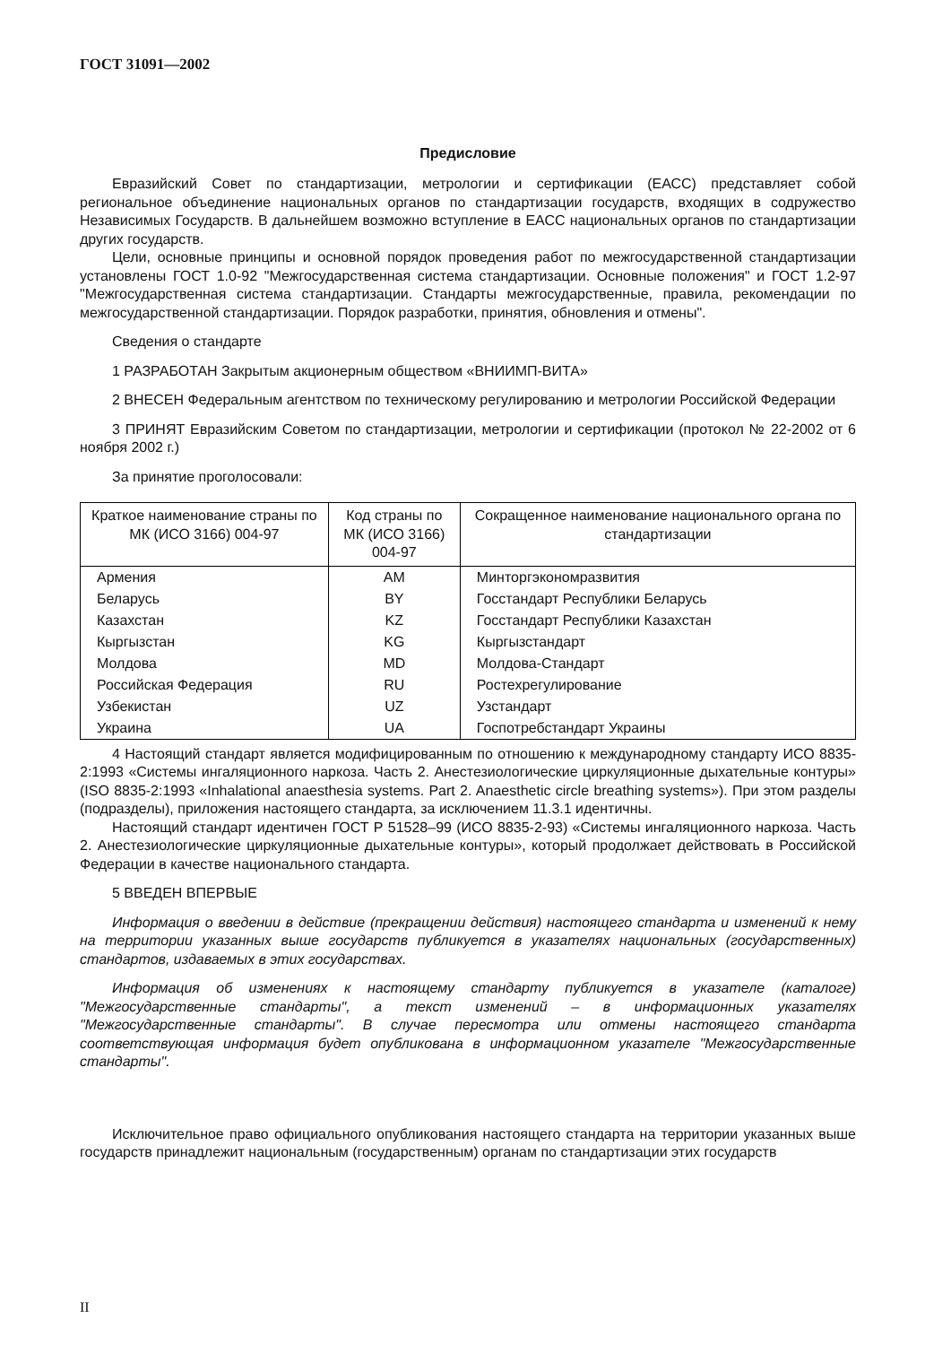ГОСТ 31091—2002
Предисловие
Евразийский Совет по стандартизации, метрологии и сертификации (ЕАСС) представляет собой региональное объединение национальных органов по стандартизации государств, входящих в содружество Независимых Государств. В дальнейшем возможно вступление в ЕАСС национальных органов по стандартизации других государств.
Цели, основные принципы и основной порядок проведения работ по межгосударственной стандартизации установлены ГОСТ 1.0-92 "Межгосударственная система стандартизации. Основные положения" и ГОСТ 1.2-97 "Межгосударственная система стандартизации. Стандарты межгосударственные, правила, рекомендации по межгосударственной стандартизации. Порядок разработки, принятия, обновления и отмены".
Сведения о стандарте
1 РАЗРАБОТАН Закрытым акционерным обществом «ВНИИМП-ВИТА»
2 ВНЕСЕН Федеральным агентством по техническому регулированию и метрологии Российской Федерации
3 ПРИНЯТ Евразийским Советом по стандартизации, метрологии и сертификации (протокол № 22-2002 от 6 ноября 2002 г.)
За принятие проголосовали:
| Краткое наименование страны по МК (ИСО 3166) 004-97 | Код страны по МК (ИСО 3166) 004-97 | Сокращенное наименование национального органа по стандартизации |
| --- | --- | --- |
| Армения | AM | Минторгэкономразвития |
| Беларусь | BY | Госстандарт Республики Беларусь |
| Казахстан | KZ | Госстандарт Республики Казахстан |
| Кыргызстан | KG | Кыргызстандарт |
| Молдова | MD | Молдова-Стандарт |
| Российская Федерация | RU | Ростехрегулирование |
| Узбекистан | UZ | Узстандарт |
| Украина | UA | Госпотребстандарт Украины |
4 Настоящий стандарт является модифицированным по отношению к международному стандарту ИСО 8835-2:1993 «Системы ингаляционного наркоза. Часть 2. Анестезиологические циркуляционные дыхательные контуры» (ISO 8835-2:1993 «Inhalational anaesthesia systems. Part 2. Anaesthetic circle breathing systems»). При этом разделы (подразделы), приложения настоящего стандарта, за исключением 11.3.1 идентичны.
Настоящий стандарт идентичен ГОСТ Р 51528–99 (ИСО 8835-2-93) «Системы ингаляционного наркоза. Часть 2. Анестезиологические циркуляционные дыхательные контуры», который продолжает действовать в Российской Федерации в качестве национального стандарта.
5 ВВЕДЕН ВПЕРВЫЕ
Информация о введении в действие (прекращении действия) настоящего стандарта и изменений к нему на территории указанных выше государств публикуется в указателях национальных (государственных) стандартов, издаваемых в этих государствах.
Информация об изменениях к настоящему стандарту публикуется в указателе (каталоге) "Межгосударственные стандарты", а текст изменений – в информационных указателях "Межгосударственные стандарты". В случае пересмотра или отмены настоящего стандарта соответствующая информация будет опубликована в информационном указателе "Межгосударственные стандарты".
Исключительное право официального опубликования настоящего стандарта на территории указанных выше государств принадлежит национальным (государственным) органам по стандартизации этих государств
II